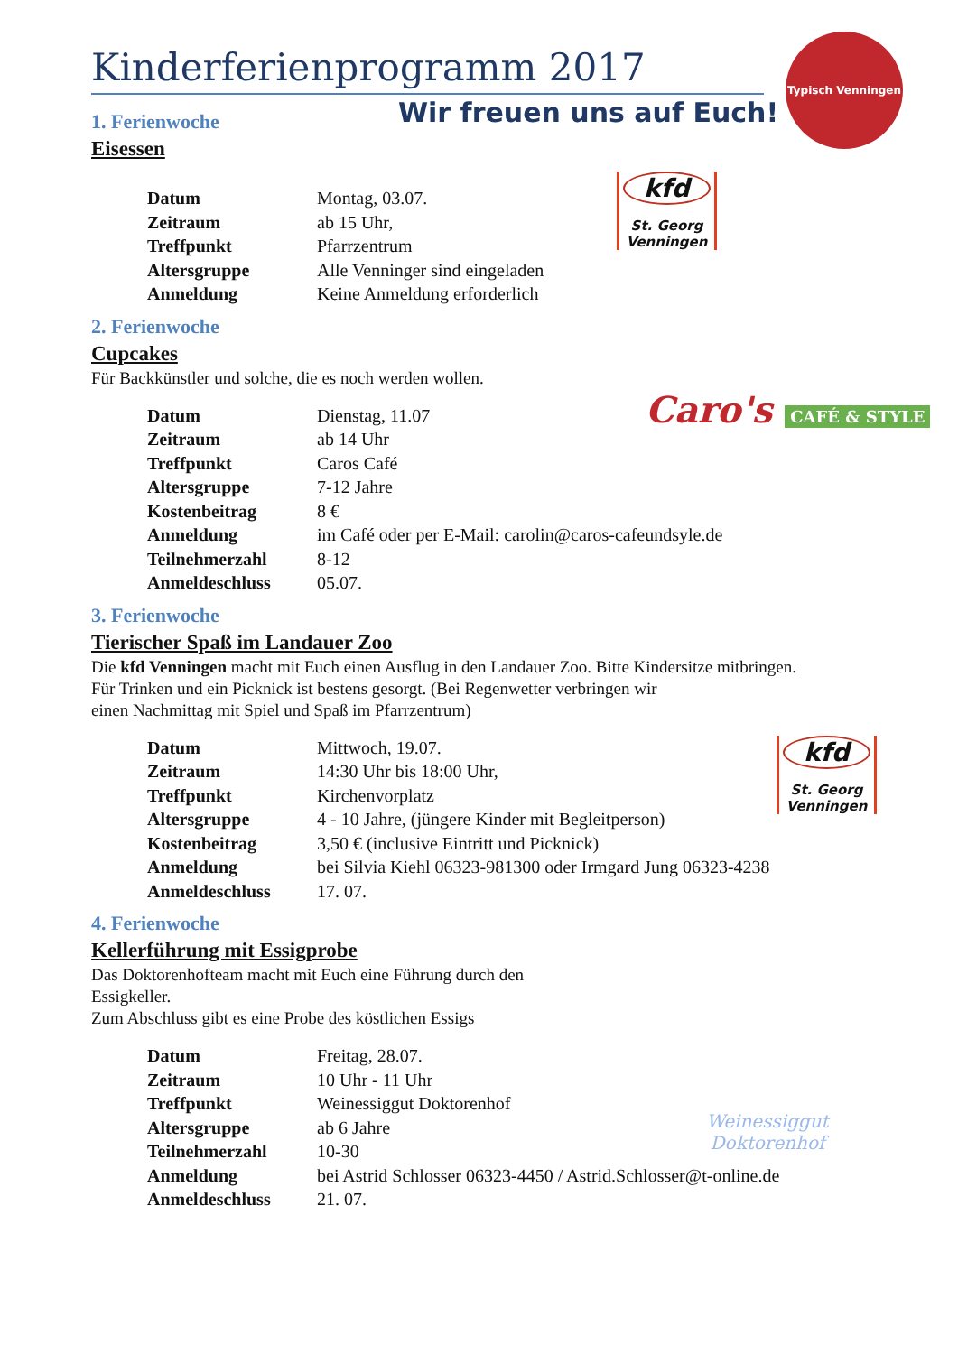Typisch Venningen
kfd
St. Georg
Venningen
Caro's CAFÉ & STYLE
kfd
St. Georg
Venningen
Weinessiggut Doktorenhof
Kinderferienprogramm 2017
Wir freuen uns auf Euch!
1. Ferienwoche
Eisessen
| Datum | Montag, 03.07. |
| Zeitraum | ab 15 Uhr, |
| Treffpunkt | Pfarrzentrum |
| Altersgruppe | Alle Venninger sind eingeladen |
| Anmeldung | Keine Anmeldung erforderlich |
2. Ferienwoche
Cupcakes
Für Backkünstler und solche, die es noch werden wollen.
| Datum | Dienstag, 11.07 |
| Zeitraum | ab 14 Uhr |
| Treffpunkt | Caros Café |
| Altersgruppe | 7-12 Jahre |
| Kostenbeitrag | 8 € |
| Anmeldung | im Café oder per E-Mail: carolin@caros-cafeundsyle.de |
| Teilnehmerzahl | 8-12 |
| Anmeldeschluss | 05.07. |
3. Ferienwoche
Tierischer Spaß im Landauer Zoo
Die kfd Venningen macht mit Euch einen Ausflug in den Landauer Zoo. Bitte Kindersitze mitbringen.
Für Trinken und ein Picknick ist bestens gesorgt. (Bei Regenwetter verbringen wir
einen Nachmittag mit Spiel und Spaß im Pfarrzentrum)
| Datum | Mittwoch, 19.07. |
| Zeitraum | 14:30 Uhr bis 18:00 Uhr, |
| Treffpunkt | Kirchenvorplatz |
| Altersgruppe | 4 - 10 Jahre, (jüngere Kinder mit Begleitperson) |
| Kostenbeitrag | 3,50 € (inclusive Eintritt und Picknick) |
| Anmeldung | bei Silvia Kiehl 06323-981300 oder Irmgard Jung 06323-4238 |
| Anmeldeschluss | 17. 07. |
4. Ferienwoche
Kellerführung mit Essigprobe
Das Doktorenhofteam macht mit Euch eine Führung durch den
Essigkeller.
Zum Abschluss gibt es eine Probe des köstlichen Essigs
| Datum | Freitag, 28.07. |
| Zeitraum | 10 Uhr - 11 Uhr |
| Treffpunkt | Weinessiggut Doktorenhof |
| Altersgruppe | ab 6 Jahre |
| Teilnehmerzahl | 10-30 |
| Anmeldung | bei Astrid Schlosser 06323-4450 / Astrid.Schlosser@t-online.de |
| Anmeldeschluss | 21. 07. |